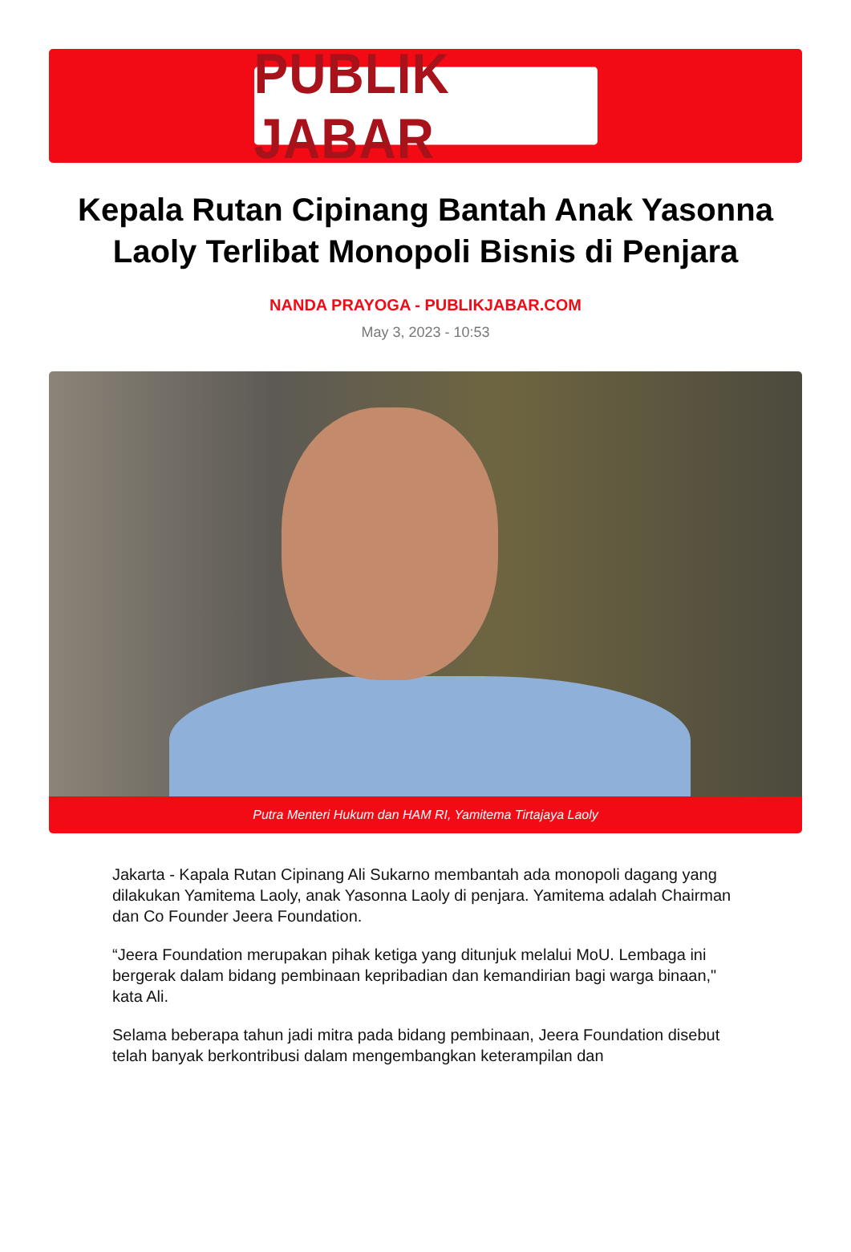PUBLIK JABAR
Kepala Rutan Cipinang Bantah Anak Yasonna Laoly Terlibat Monopoli Bisnis di Penjara
NANDA PRAYOGA - PUBLIKJABAR.COM
May 3, 2023 - 10:53
Putra Menteri Hukum dan HAM RI, Yamitema Tirtajaya Laoly
Jakarta - Kapala Rutan Cipinang Ali Sukarno membantah ada monopoli dagang yang dilakukan Yamitema Laoly, anak Yasonna Laoly di penjara. Yamitema adalah Chairman dan Co Founder Jeera Foundation.
“Jeera Foundation merupakan pihak ketiga yang ditunjuk melalui MoU. Lembaga ini bergerak dalam bidang pembinaan kepribadian dan kemandirian bagi warga binaan," kata Ali.
Selama beberapa tahun jadi mitra pada bidang pembinaan, Jeera Foundation disebut telah banyak berkontribusi dalam mengembangkan keterampilan dan